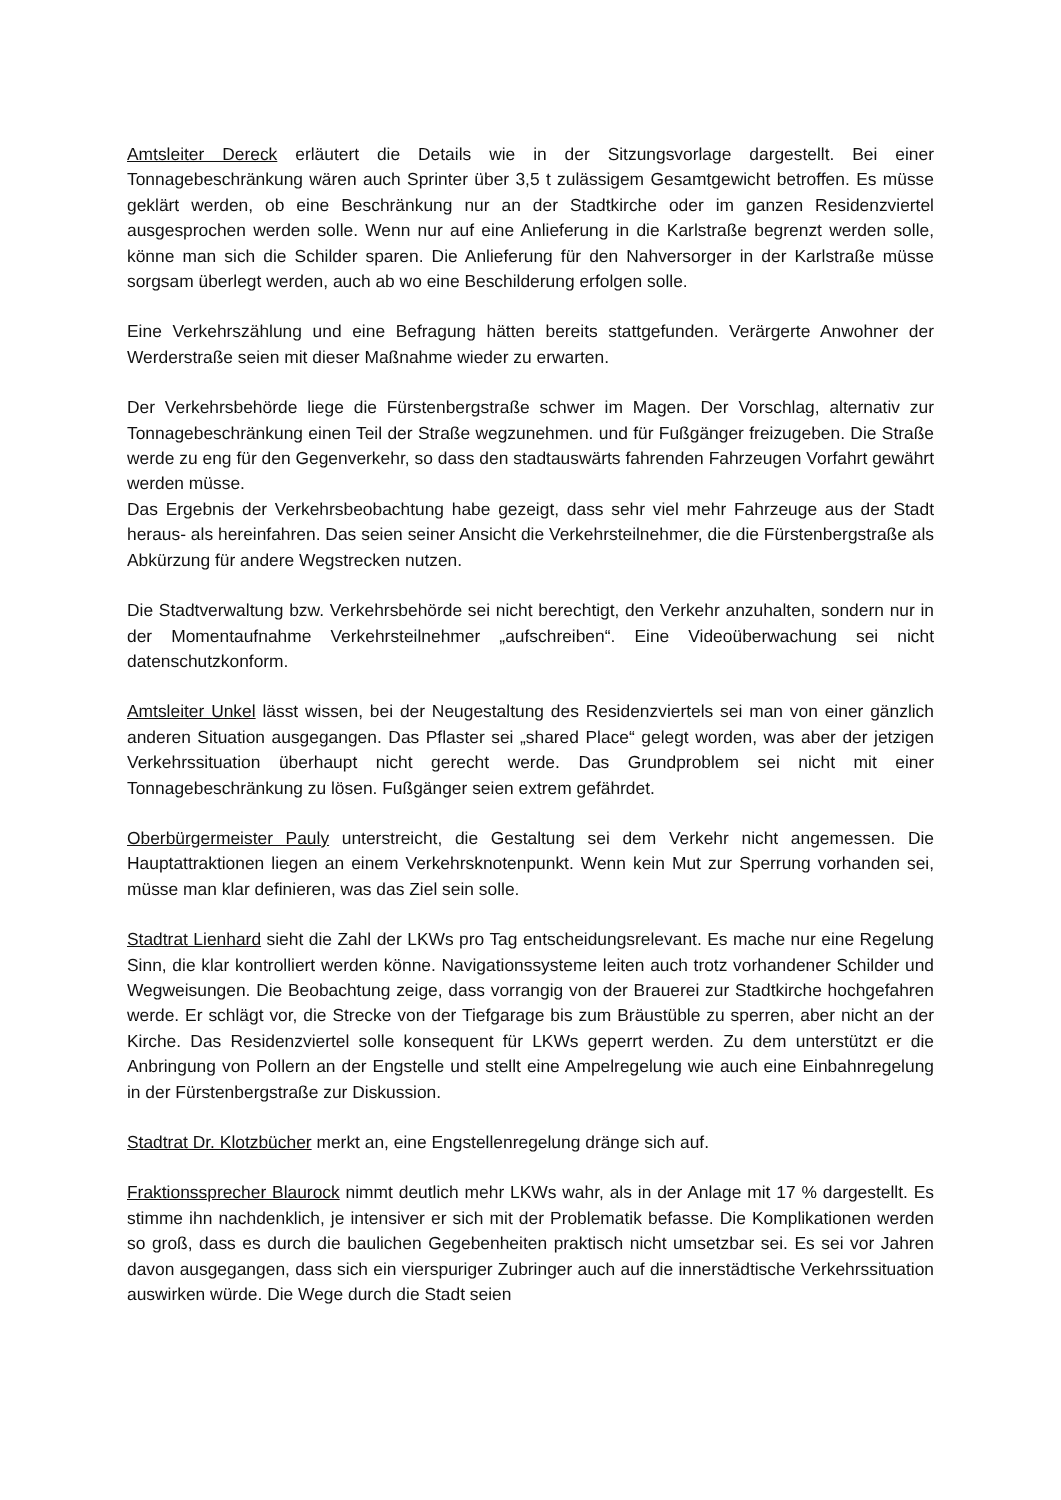Amtsleiter Dereck erläutert die Details wie in der Sitzungsvorlage dargestellt. Bei einer Tonnagebeschränkung wären auch Sprinter über 3,5 t zulässigem Gesamtgewicht betroffen. Es müsse geklärt werden, ob eine Beschränkung nur an der Stadtkirche oder im ganzen Residenzviertel ausgesprochen werden solle. Wenn nur auf eine Anlieferung in die Karlstraße begrenzt werden solle, könne man sich die Schilder sparen. Die Anlieferung für den Nahversorger in der Karlstraße müsse sorgsam überlegt werden, auch ab wo eine Beschilderung erfolgen solle.
Eine Verkehrszählung und eine Befragung hätten bereits stattgefunden. Verärgerte Anwohner der Werderstraße seien mit dieser Maßnahme wieder zu erwarten.
Der Verkehrsbehörde liege die Fürstenbergstraße schwer im Magen. Der Vorschlag, alternativ zur Tonnagebeschränkung einen Teil der Straße wegzunehmen. und für Fußgänger freizugeben. Die Straße werde zu eng für den Gegenverkehr, so dass den stadtauswärts fahrenden Fahrzeugen Vorfahrt gewährt werden müsse.
Das Ergebnis der Verkehrsbeobachtung habe gezeigt, dass sehr viel mehr Fahrzeuge aus der Stadt heraus- als hereinfahren. Das seien seiner Ansicht die Verkehrsteilnehmer, die die Fürstenbergstraße als Abkürzung für andere Wegstrecken nutzen.
Die Stadtverwaltung bzw. Verkehrsbehörde sei nicht berechtigt, den Verkehr anzuhalten, sondern nur in der Momentaufnahme Verkehrsteilnehmer „aufschreiben“. Eine Videoüberwachung sei nicht datenschutzkonform.
Amtsleiter Unkel lässt wissen, bei der Neugestaltung des Residenzviertels sei man von einer gänzlich anderen Situation ausgegangen. Das Pflaster sei „shared Place“ gelegt worden, was aber der jetzigen Verkehrssituation überhaupt nicht gerecht werde. Das Grundproblem sei nicht mit einer Tonnagebeschränkung zu lösen. Fußgänger seien extrem gefährdet.
Oberbürgermeister Pauly unterstreicht, die Gestaltung sei dem Verkehr nicht angemessen. Die Hauptattraktionen liegen an einem Verkehrsknotenpunkt. Wenn kein Mut zur Sperrung vorhanden sei, müsse man klar definieren, was das Ziel sein solle.
Stadtrat Lienhard sieht die Zahl der LKWs pro Tag entscheidungsrelevant. Es mache nur eine Regelung Sinn, die klar kontrolliert werden könne. Navigationssysteme leiten auch trotz vorhandener Schilder und Wegweisungen. Die Beobachtung zeige, dass vorrangig von der Brauerei zur Stadtkirche hochgefahren werde. Er schlägt vor, die Strecke von der Tiefgarage bis zum Bräustüble zu sperren, aber nicht an der Kirche. Das Residenzviertel solle konsequent für LKWs geperrt werden. Zu dem unterstützt er die Anbringung von Pollern an der Engstelle und stellt eine Ampelregelung wie auch eine Einbahnregelung in der Fürstenbergstraße zur Diskussion.
Stadtrat Dr. Klotzbücher merkt an, eine Engstellenregelung dränge sich auf.
Fraktionssprecher Blaurock nimmt deutlich mehr LKWs wahr, als in der Anlage mit 17 % dargestellt. Es stimme ihn nachdenklich, je intensiver er sich mit der Problematik befasse. Die Komplikationen werden so groß, dass es durch die baulichen Gegebenheiten praktisch nicht umsetzbar sei. Es sei vor Jahren davon ausgegangen, dass sich ein vierspuriger Zubringer auch auf die innerstädtische Verkehrssituation auswirken würde. Die Wege durch die Stadt seien